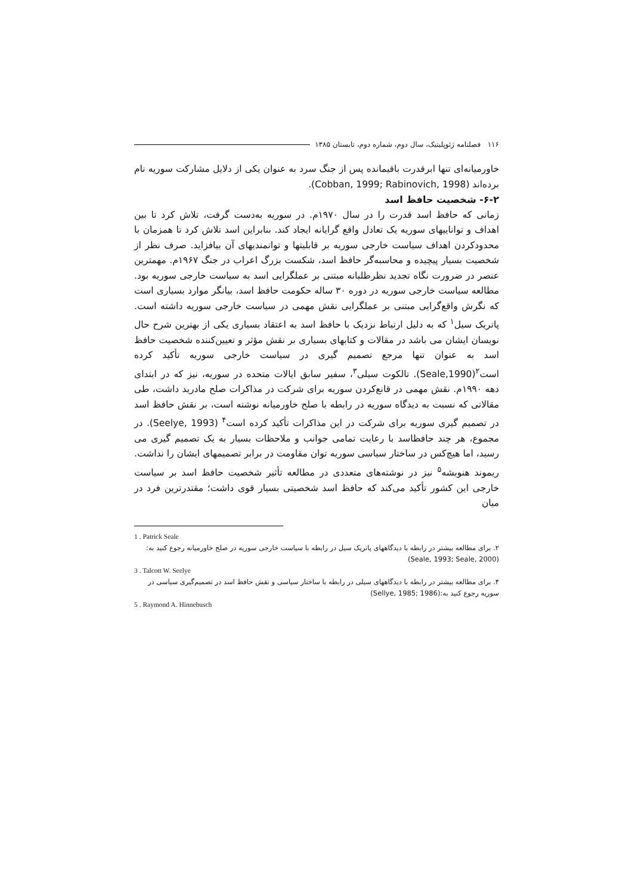۱۱۶ فصلنامه ژئوپلیتیک، سال دوم، شماره دوم، تابستان ۱۳۸۵
خاورمیانه‌ای تنها ابرقدرت باقیمانده پس از جنگ سرد به عنوان یکی از دلایل مشارکت سوریه نام برده‌اند (Cobban, 1999; Rabinovich, 1998).
۶-۲- شخصیت حافظ اسد
زمانی که حافظ اسد قدرت را در سال ۱۹۷۰م. در سوریه به‌دست گرفت، تلاش کرد تا بین اهداف و تواناییهای سوریه یک تعادل واقع گرایانه ایجاد کند. بنابراین اسد تلاش کرد تا همزمان با محدودکردن اهداف سیاست خارجی سوریه بر قابلیتها و توانمندیهای آن بیافزاید. صرف نظر از شخصیت بسیار پیچیده و محاسبه‌گر حافظ اسد، شکست بزرگ اعراب در جنگ ۱۹۶۷م. مهمترین عنصر در ضرورت نگاه تجدید نظرطلبانه مبتنی بر عملگرایی اسد به سیاست خارجی سوریه بود. مطالعه سیاست خارجی سوریه در دوره ۳۰ ساله حکومت حافظ اسد، بیانگر موارد بسیاری است که نگرش واقع‌گرایی مبتنی بر عملگرایی نقش مهمی در سیاست خارجی سوریه داشته است. پاتریک سیل<sup>۱</sup> که به دلیل ارتباط نزدیک با حافظ اسد به اعتقاد بسیاری یکی از بهترین شرح حال نویسان ایشان می باشد در مقالات و کتابهای بسیاری بر نقش مؤثر و تعیین‌کننده شخصیت حافظ اسد به عنوان تنها مرجع تصمیم گیری در سیاست خارجی سوریه تأکید کرده است<sup>۲</sup>(Seale,1990). تالکوت سیلی<sup>۳</sup>، سفیر سابق ایالات متحده در سوریه، نیز که در ابتدای دهه ۱۹۹۰م. نقش مهمی در قانع‌کردن سوریه برای شرکت در مذاکرات صلح مادرید داشت، طی مقالاتی که نسبت به دیدگاه سوریه در رابطه با صلح خاورمیانه نوشته است، بر نقش حافظ اسد در تصمیم گیری سوریه برای شرکت در این مذاکرات تأکید کرده است<sup>۴</sup> (Seelye, 1993). در مجموع، هر چند حافظاسد با رعایت تمامی جوانب و ملاحظات بسیار به یک تصمیم گیری می رسید، اما هیچ‌کس در ساختار سیاسی سوریه توان مقاومت در برابر تصمیمهای ایشان را نداشت. ریموند هنوبشه<sup>۵</sup> نیز در نوشته‌های متعددی در مطالعه تأثیر شخصیت حافظ اسد بر سیاست خارجی این کشور تأکید می‌کند که حافظ اسد شخصیتی بسیار قوی داشت؛ مقتدرترین فرد در میان
1 . Patrick Seale
۲. برای مطالعه بیشتر در رابطه با دیدگاههای پاتریک سیل در رابطه با سیاست خارجی سوریه در صلح خاورمیانه رجوع کنید به: (Seale, 1993; Seale, 2000)
3 . Talcott W. Seelye
۴. برای مطالعه بیشتر در رابطه با دیدگاههای سیلی در رابطه با ساختار سیاسی و نقش حافظ اسد در تصمیم‌گیری سیاسی در سوریه رجوع کنید به:(Sellye, 1985; 1986)
5 . Raymond A. Hinnebusch